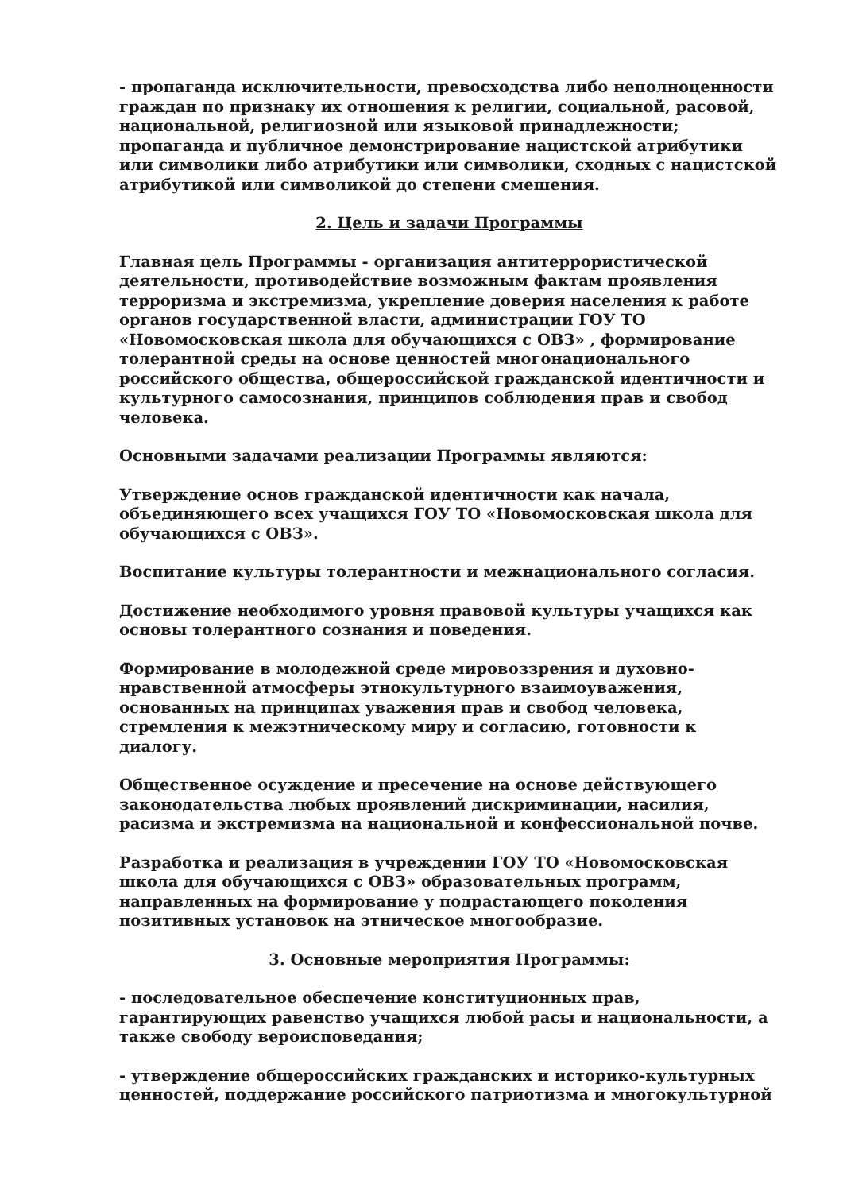- пропаганда исключительности, превосходства либо неполноценности граждан по признаку их отношения к религии, социальной, расовой, национальной, религиозной или языковой принадлежности; пропаганда и публичное демонстрирование нацистской атрибутики или символики либо атрибутики или символики, сходных с нацистской атрибутикой или символикой до степени смешения.
2. Цель и задачи Программы
Главная цель Программы - организация антитеррористической деятельности, противодействие возможным фактам проявления терроризма и экстремизма, укрепление доверия населения к работе органов государственной власти, администрации ГОУ ТО «Новомосковская школа для обучающихся с ОВЗ» , формирование толерантной среды на основе ценностей многонационального российского общества, общероссийской гражданской идентичности и культурного самосознания, принципов соблюдения прав и свобод человека.
Основными задачами реализации Программы являются:
Утверждение основ гражданской идентичности как начала, объединяющего всех учащихся ГОУ ТО «Новомосковская школа для обучающихся с ОВЗ».
Воспитание культуры толерантности и межнационального согласия.
Достижение необходимого уровня правовой культуры учащихся как основы толерантного сознания и поведения.
Формирование в молодежной среде мировоззрения и духовно-нравственной атмосферы этнокультурного взаимоуважения, основанных на принципах уважения прав и свобод человека, стремления к межэтническому миру и согласию, готовности к диалогу.
Общественное осуждение и пресечение на основе действующего законодательства любых проявлений дискриминации, насилия, расизма и экстремизма на национальной и конфессиональной почве.
Разработка и реализация в учреждении ГОУ ТО «Новомосковская школа для обучающихся с ОВЗ» образовательных программ, направленных на формирование у подрастающего поколения позитивных установок на этническое многообразие.
3. Основные мероприятия Программы:
- последовательное обеспечение конституционных прав, гарантирующих равенство учащихся любой расы и национальности, а также свободу вероисповедания;
- утверждение общероссийских гражданских и историко-культурных ценностей, поддержание российского патриотизма и многокультурной